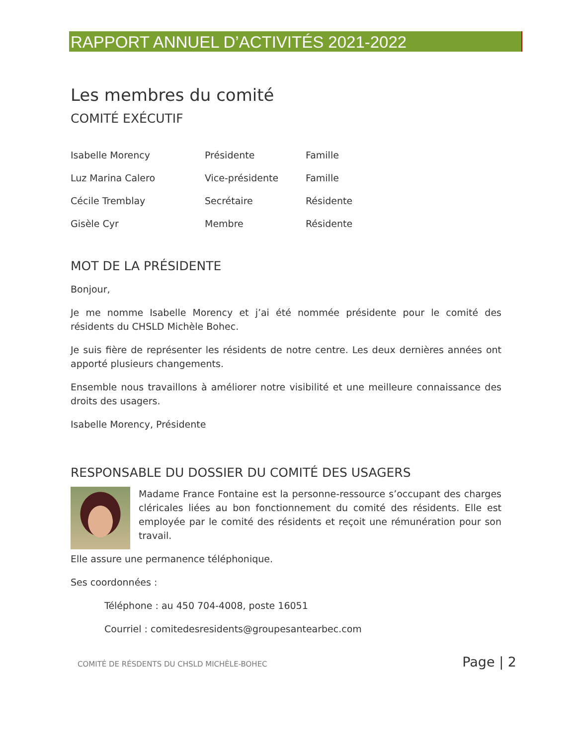RAPPORT ANNUEL D’ACTIVITÉS 2021-2022
Les membres du comité
COMITÉ EXÉCUTIF
| Isabelle Morency | Présidente | Famille |
| Luz Marina Calero | Vice-présidente | Famille |
| Cécile Tremblay | Secrétaire | Résidente |
| Gisèle Cyr | Membre | Résidente |
MOT DE LA PRÉSIDENTE
Bonjour,
Je me nomme Isabelle Morency et j’ai été nommée présidente pour le comité des résidents du CHSLD Michèle Bohec.
Je suis fière de représenter les résidents de notre centre. Les deux dernières années ont apporté plusieurs changements.
Ensemble nous travaillons à améliorer notre visibilité et une meilleure connaissance des droits des usagers.
Isabelle Morency, Présidente
RESPONSABLE DU DOSSIER DU COMITÉ DES USAGERS
Madame France Fontaine est la personne-ressource s’occupant des charges cléricales liées au bon fonctionnement du comité des résidents. Elle est employée par le comité des résidents et reçoit une rémunération pour son travail.
Elle assure une permanence téléphonique.
Ses coordonnées :
Téléphone : au 450 704-4008, poste 16051
Courriel : comitedesresidents@groupesantearbec.com
COMITÉ DE RÉSDENTS DU CHSLD MICHÈLE-BOHEC Page | 2